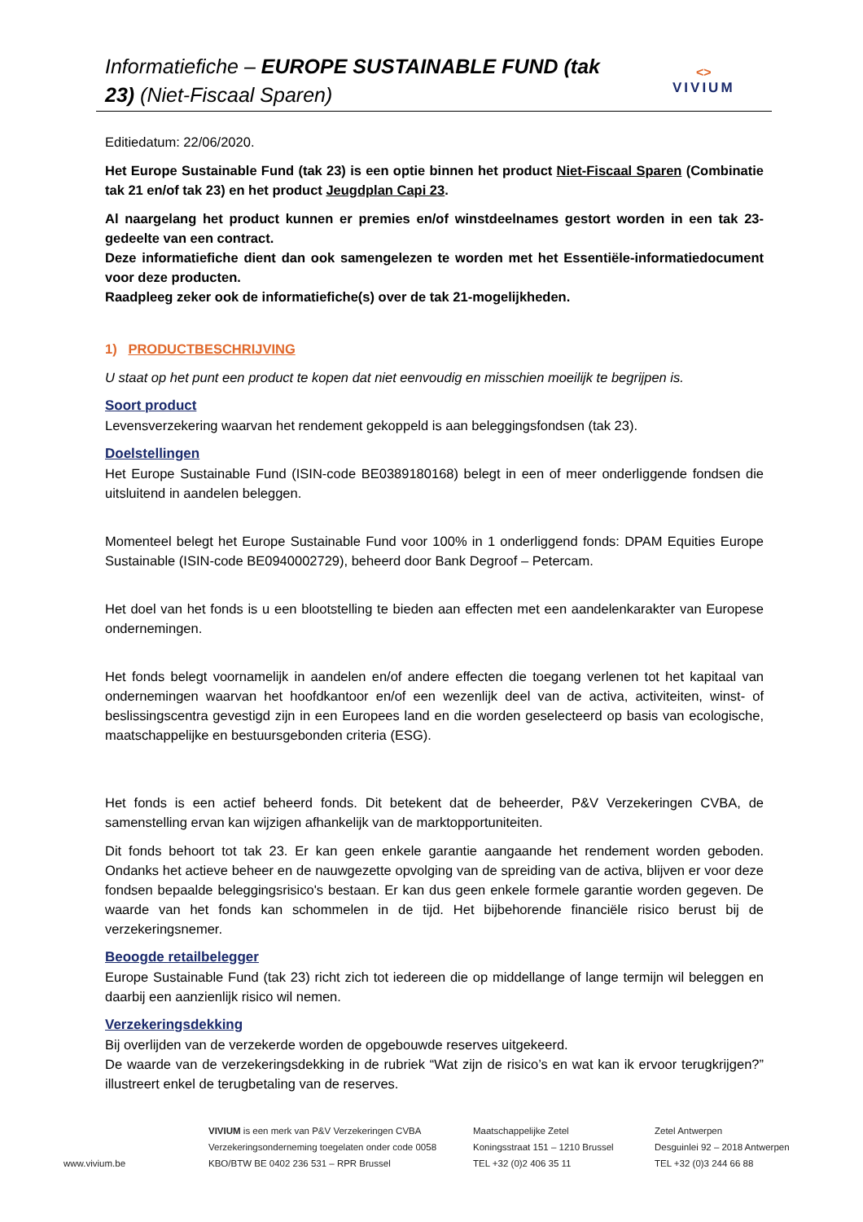Informatiefiche – EUROPE SUSTAINABLE FUND (tak 23) (Niet-Fiscaal Sparen)
<>
VIVIUM
Editiedatum: 22/06/2020.
Het Europe Sustainable Fund (tak 23) is een optie binnen het product Niet-Fiscaal Sparen (Combinatie tak 21 en/of tak 23) en het product Jeugdplan Capi 23.
Al naargelang het product kunnen er premies en/of winstdeelnames gestort worden in een tak 23-gedeelte van een contract.
Deze informatiefiche dient dan ook samengelezen te worden met het Essentiële-informatiedocument voor deze producten.
Raadpleeg zeker ook de informatiefiche(s) over de tak 21-mogelijkheden.
1) PRODUCTBESCHRIJVING
U staat op het punt een product te kopen dat niet eenvoudig en misschien moeilijk te begrijpen is.
Soort product
Levensverzekering waarvan het rendement gekoppeld is aan beleggingsfondsen (tak 23).
Doelstellingen
Het Europe Sustainable Fund (ISIN-code BE0389180168) belegt in een of meer onderliggende fondsen die uitsluitend in aandelen beleggen.
Momenteel belegt het Europe Sustainable Fund voor 100% in 1 onderliggend fonds: DPAM Equities Europe Sustainable (ISIN-code BE0940002729), beheerd door Bank Degroof – Petercam.
Het doel van het fonds is u een blootstelling te bieden aan effecten met een aandelenkarakter van Europese ondernemingen.
Het fonds belegt voornamelijk in aandelen en/of andere effecten die toegang verlenen tot het kapitaal van ondernemingen waarvan het hoofdkantoor en/of een wezenlijk deel van de activa, activiteiten, winst- of beslissingscentra gevestigd zijn in een Europees land en die worden geselecteerd op basis van ecologische, maatschappelijke en bestuursgebonden criteria (ESG).
Het fonds is een actief beheerd fonds. Dit betekent dat de beheerder, P&V Verzekeringen CVBA, de samenstelling ervan kan wijzigen afhankelijk van de marktopportuniteiten.
Dit fonds behoort tot tak 23. Er kan geen enkele garantie aangaande het rendement worden geboden. Ondanks het actieve beheer en de nauwgezette opvolging van de spreiding van de activa, blijven er voor deze fondsen bepaalde beleggingsrisico's bestaan. Er kan dus geen enkele formele garantie worden gegeven. De waarde van het fonds kan schommelen in de tijd. Het bijbehorende financiële risico berust bij de verzekeringsnemer.
Beoogde retailbelegger
Europe Sustainable Fund (tak 23) richt zich tot iedereen die op middellange of lange termijn wil beleggen en daarbij een aanzienlijk risico wil nemen.
Verzekeringsdekking
Bij overlijden van de verzekerde worden de opgebouwde reserves uitgekeerd.
De waarde van de verzekeringsdekking in de rubriek “Wat zijn de risico’s en wat kan ik ervoor terugkrijgen?” illustreert enkel de terugbetaling van de reserves.
www.vivium.be
VIVIUM is een merk van P&V Verzekeringen CVBA
Verzekeringsonderneming toegelaten onder code 0058
KBO/BTW BE 0402 236 531 – RPR Brussel
Maatschappelijke Zetel
Koningsstraat 151 – 1210 Brussel
TEL +32 (0)2 406 35 11
Zetel Antwerpen
Desguinlei 92 – 2018 Antwerpen
TEL +32 (0)3 244 66 88